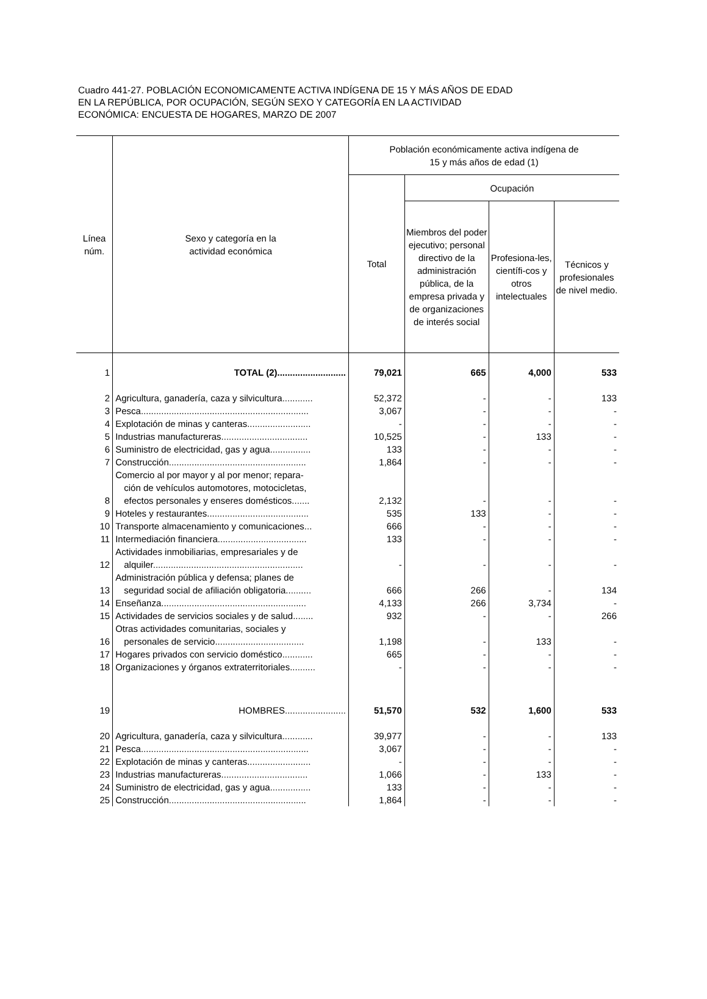Cuadro 441-27. POBLACIÓN ECONOMICAMENTE ACTIVA INDÍGENA DE 15 Y MÁS AÑOS DE EDAD
EN LA REPÚBLICA, POR OCUPACIÓN, SEGÚN SEXO Y CATEGORÍA EN LA ACTIVIDAD
ECONÓMICA: ENCUESTA DE HOGARES, MARZO DE 2007
| Línea núm. | Sexo y categoría en la actividad económica | Población económicamente activa indígena de 15 y más años de edad (1) | | | |
| --- | --- | --- | --- | --- | --- |
| | | Total | Ocupación | | |
| | | | Miembros del poder ejecutivo; personal directivo de la administración pública, de la empresa privada y de organizaciones de interés social | Profesiona-les, científi-cos y otros intelectuales | Técnicos y profesionales de nivel medio. |
| 1 | TOTAL (2)........................... | 79,021 | 665 | 4,000 | 533 |
| 2 | Agricultura, ganadería, caza y silvicultura............ | 52,372 | - | - | 133 |
| 3 | Pesca.................................................................. | 3,067 | - | - | - |
| 4 | Explotación de minas y canteras......................... | - | - | - | - |
| 5 | Industrias manufactureras.................................. | 10,525 | - | 133 | - |
| 6 | Suministro de electricidad, gas y agua................ | 133 | - | - | - |
| 7 | Construcción...................................................... | 1,864 | - | - | - |
| 8 | Comercio al por mayor y al por menor; repara- ción de vehículos automotores, motocicletas, efectos personales y enseres domésticos....... | 2,132 | - | - | - |
| 9 | Hoteles y restaurantes........................................ | 535 | 133 | - | - |
| 10 | Transporte almacenamiento y comunicaciones... | 666 | - | - | - |
| 11 | Intermediación financiera................................... | 133 | - | - | - |
| 12 | Actividades inmobiliarias, empresariales y de alquiler........................................................... | - | - | - | - |
| 13 | Administración pública y defensa; planes de seguridad social de afiliación obligatoria.......... | 666 | 266 | - | 134 |
| 14 | Enseñanza......................................................... | 4,133 | 266 | 3,734 | - |
| 15 | Actividades de servicios sociales y de salud........ | 932 | - | - | 266 |
| 16 | Otras actividades comunitarias, sociales y personales de servicio................................... | 1,198 | - | 133 | - |
| 17 | Hogares privados con servicio doméstico............ | 665 | - | - | - |
| 18 | Organizaciones y órganos extraterritoriales.......... | - | - | - | - |
| 19 | HOMBRES........................ | 51,570 | 532 | 1,600 | 533 |
| 20 | Agricultura, ganadería, caza y silvicultura............ | 39,977 | - | - | 133 |
| 21 | Pesca.................................................................. | 3,067 | - | - | - |
| 22 | Explotación de minas y canteras......................... | - | - | - | - |
| 23 | Industrias manufactureras.................................. | 1,066 | - | 133 | - |
| 24 | Suministro de electricidad, gas y agua................ | 133 | - | - | - |
| 25 | Construcción...................................................... | 1,864 | - | - | - |